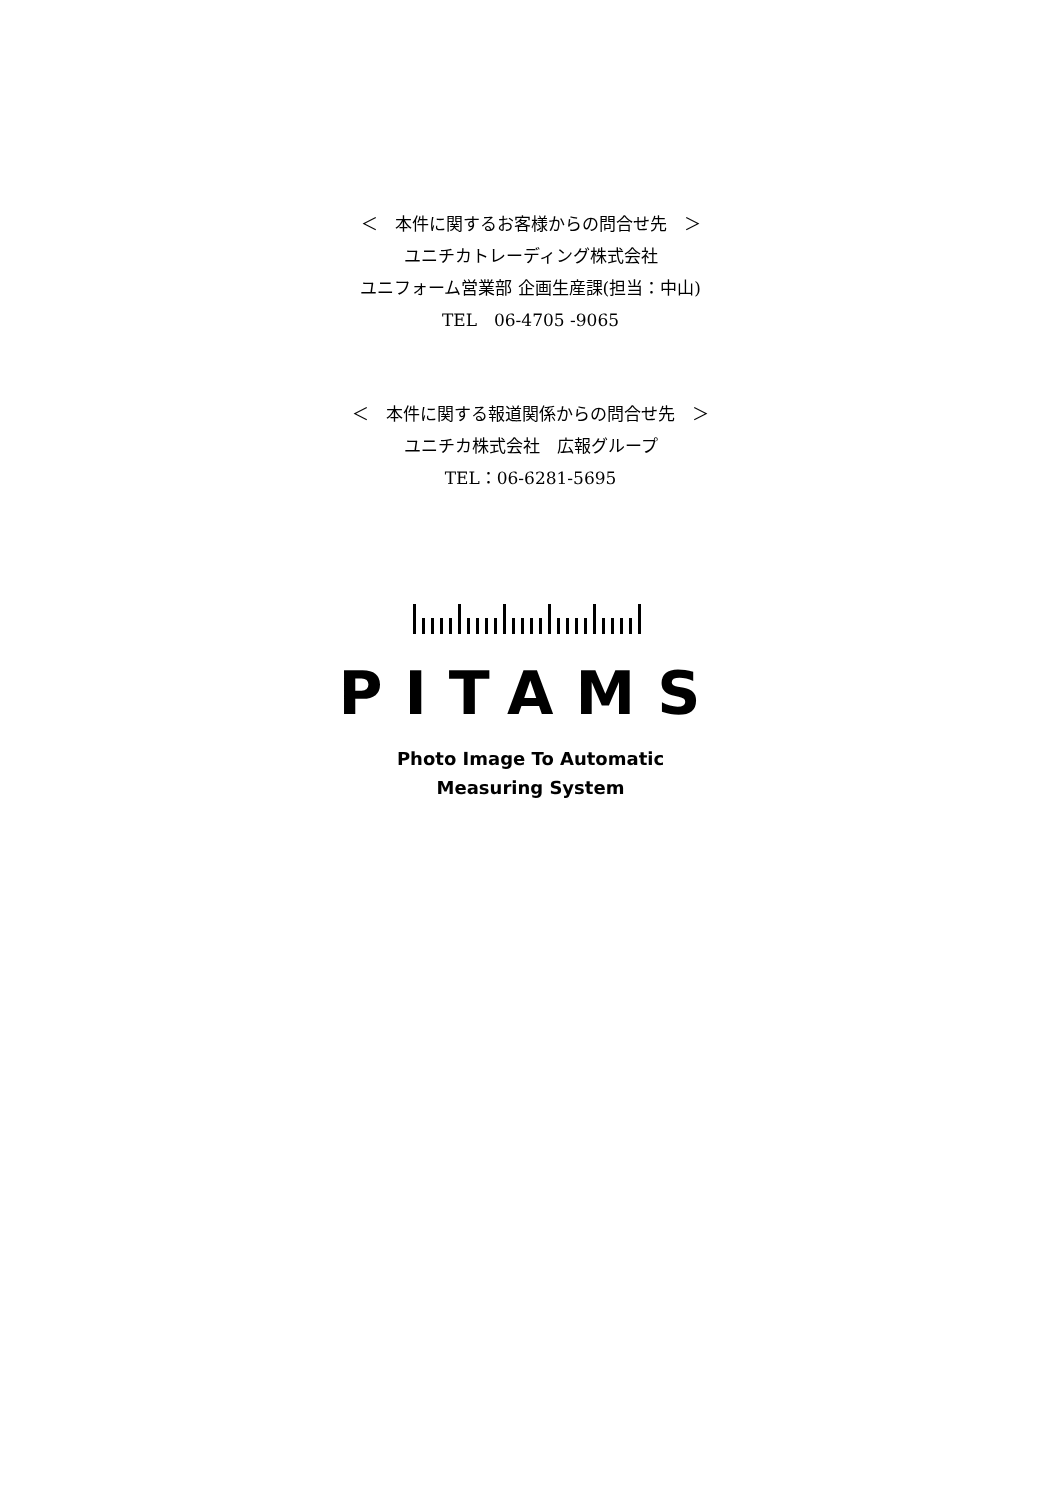＜　本件に関するお客様からの問合せ先　＞
ユニチカトレーディング株式会社
ユニフォーム営業部 企画生産課(担当：中山)
TEL　06-4705 -9065
＜　本件に関する報道関係からの問合せ先　＞
ユニチカ株式会社　広報グループ
TEL：06-6281-5695
PITAMS
Photo Image To Automatic
Measuring System